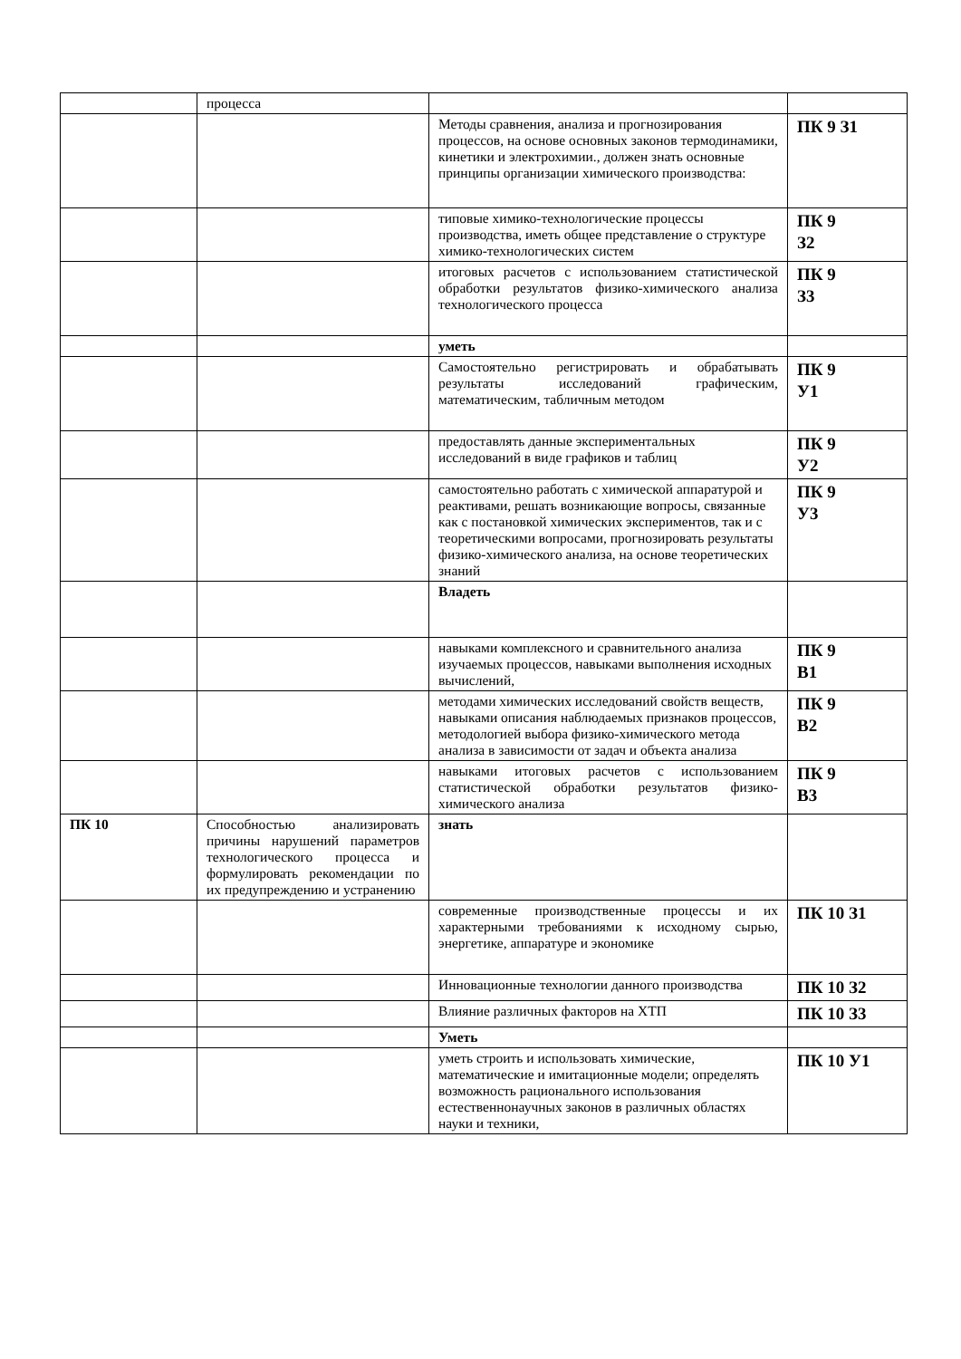| | процесса | | |
| | | Методы сравнения, анализа и прогнозирования процессов, на основе основных законов термодинамики, кинетики и электрохимии., должен знать основные принципы организации химического производства: | ПК 9 З1 |
| | | типовые химико-технологические процессы производства, иметь общее представление о структуре химико-технологических систем | ПК 9 З2 |
| | | итоговых расчетов с использованием статистической обработки результатов физико-химического анализа технологического процесса | ПК 9 З3 |
| | | уметь | |
| | | Самостоятельно регистрировать и обрабатывать результаты исследований графическим, математическим, табличным методом | ПК 9 У1 |
| | | предоставлять данные экспериментальных исследований в виде графиков и таблиц | ПК 9 У2 |
| | | самостоятельно работать с химической аппаратурой и реактивами, решать возникающие вопросы, связанные как с постановкой химических экспериментов, так и с теоретическими вопросами, прогнозировать результаты физико-химического анализа, на основе теоретических знаний | ПК 9 У3 |
| | | Владеть | |
| | | навыками комплексного и сравнительного анализа изучаемых процессов, навыками выполнения исходных вычислений, | ПК 9 В1 |
| | | методами химических исследований свойств веществ, навыками описания наблюдаемых признаков процессов, методологией выбора физико-химического метода анализа в зависимости от задач и объекта анализа | ПК 9 В2 |
| | | навыками итоговых расчетов с использованием статистической обработки результатов физико-химического анализа | ПК 9 В3 |
| ПК 10 | Способностью анализировать причины нарушений параметров технологического процесса и формулировать рекомендации по их предупреждению и устранению | знать | |
| | | современные производственные процессы и их характерными требованиями к исходному сырью, энергетике, аппаратуре и экономике | ПК 10 З1 |
| | | Инновационные технологии данного производства | ПК 10 З2 |
| | | Влияние различных факторов на ХТП | ПК 10 З3 |
| | | Уметь | |
| | | уметь строить и использовать химические, математические и имитационные модели; определять возможность рационального использования естественнонаучных законов в различных областях науки и техники, | ПК 10 У1 |